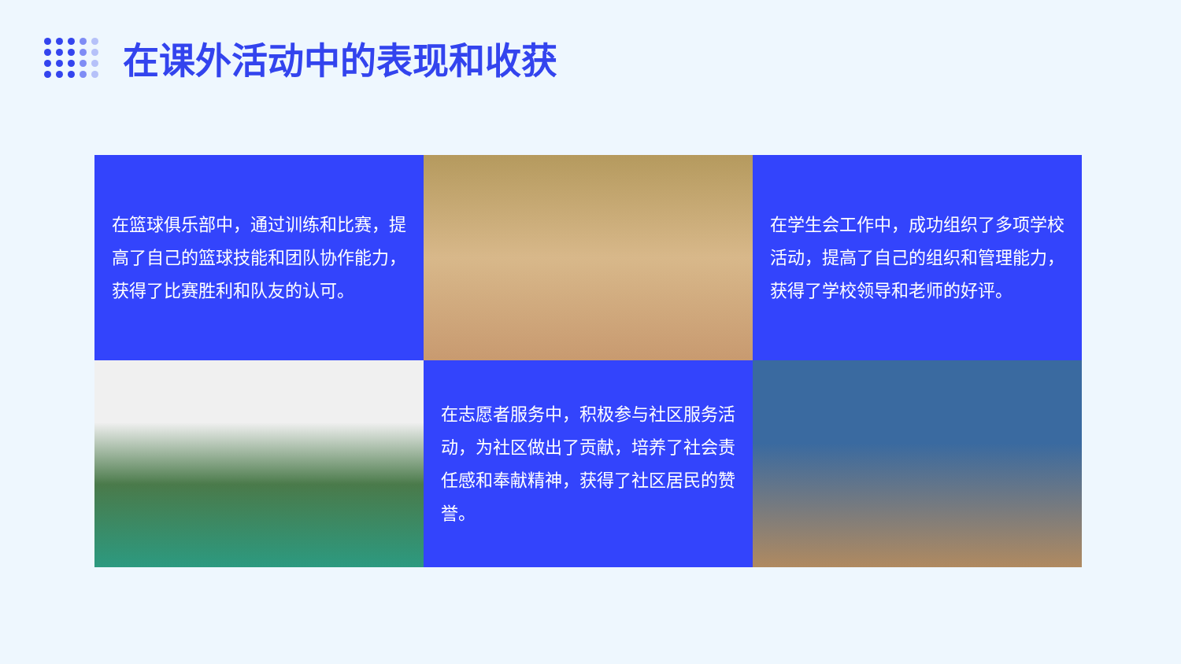在课外活动中的表现和收获
在篮球俱乐部中，通过训练和比赛，提高了自己的篮球技能和团队协作能力，获得了比赛胜利和队友的认可。
在学生会工作中，成功组织了多项学校活动，提高了自己的组织和管理能力，获得了学校领导和老师的好评。
在志愿者服务中，积极参与社区服务活动，为社区做出了贡献，培养了社会责任感和奉献精神，获得了社区居民的赞誉。